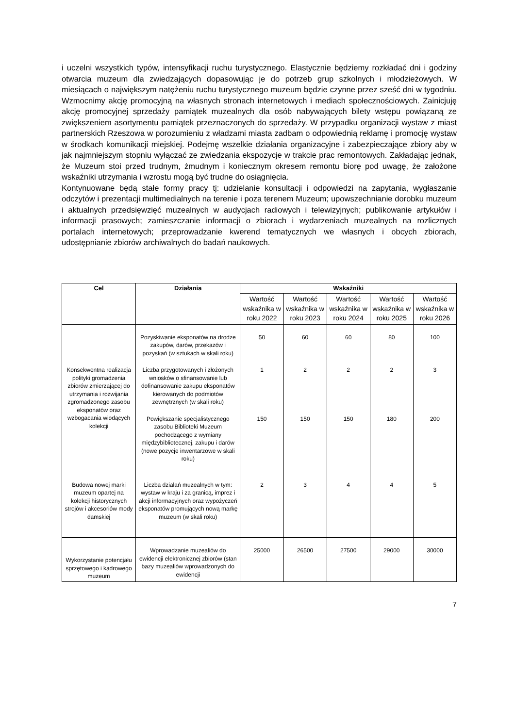i uczelni wszystkich typów, intensyfikacji ruchu turystycznego. Elastycznie będziemy rozkładać dni i godziny otwarcia muzeum dla zwiedzających dopasowując je do potrzeb grup szkolnych i młodzieżowych. W miesiącach o największym natężeniu ruchu turystycznego muzeum będzie czynne przez sześć dni w tygodniu. Wzmocnimy akcję promocyjną na własnych stronach internetowych i mediach społecznościowych. Zainicjuję akcję promocyjnej sprzedaży pamiątek muzealnych dla osób nabywających bilety wstępu powiązaną ze zwiększeniem asortymentu pamiątek przeznaczonych do sprzedaży. W przypadku organizacji wystaw z miast partnerskich Rzeszowa w porozumieniu z władzami miasta zadbam o odpowiednią reklamę i promocję wystaw w środkach komunikacji miejskiej. Podejmę wszelkie działania organizacyjne i zabezpieczające zbiory aby w jak najmniejszym stopniu wyłączać ze zwiedzania ekspozycje w trakcie prac remontowych. Zakładając jednak, że Muzeum stoi przed trudnym, żmudnym i koniecznym okresem remontu biorę pod uwagę, że założone wskaźniki utrzymania i wzrostu mogą być trudne do osiągnięcia.
Kontynuowane będą stałe formy pracy tj: udzielanie konsultacji i odpowiedzi na zapytania, wygłaszanie odczytów i prezentacji multimedialnych na terenie i poza terenem Muzeum; upowszechnianie dorobku muzeum i aktualnych przedsięwzięć muzealnych w audycjach radiowych i telewizyjnych; publikowanie artykułów i informacji prasowych; zamieszczanie informacji o zbiorach i wydarzeniach muzealnych na rozlicznych portalach internetowych; przeprowadzanie kwerend tematycznych we własnych i obcych zbiorach, udostępnianie zbiorów archiwalnych do badań naukowych.
| Cel | Działania | Wskaźniki | | | | |
| --- | --- | --- | --- | --- | --- | --- |
| | | Wartość wskaźnika w roku 2022 | Wartość wskaźnika w roku 2023 | Wartość wskaźnika w roku 2024 | Wartość wskaźnika w roku 2025 | Wartość wskaźnika w roku 2026 |
| Konsekwentna realizacja polityki gromadzenia zbiorów zmierzającej do utrzymania i rozwijania zgromadzonego zasobu eksponatów oraz wzbogacania wiodących kolekcji | Pozyskiwanie eksponatów na drodze zakupów, darów, przekazów i pozyskań (w sztukach w skali roku) | 50 | 60 | 60 | 80 | 100 |
| | Liczba przygotowanych i złożonych wniosków o sfinansowanie lub dofinansowanie zakupu eksponatów kierowanych do podmiotów zewnętrznych (w skali roku) | 1 | 2 | 2 | 2 | 3 |
| | Powiększanie specjalistycznego zasobu Biblioteki Muzeum pochodzącego z wymiany międzybibliotecznej, zakupu i darów (nowe pozycje inwentarzowe w skali roku) | 150 | 150 | 150 | 180 | 200 |
| Budowa nowej marki muzeum opartej na kolekcji historycznych strojów i akcesoriów mody damskiej | Liczba działań muzealnych w tym: wystaw w kraju i za granicą, imprez i akcji informacyjnych oraz wypożyczeń eksponatów promujących nową markę muzeum (w skali roku) | 2 | 3 | 4 | 4 | 5 |
| Wykorzystanie potencjału sprzętowego i kadrowego muzeum | Wprowadzanie muzealiów do ewidencji elektronicznej zbiorów (stan bazy muzealiów wprowadzonych do ewidencji | 25000 | 26500 | 27500 | 29000 | 30000 |
7